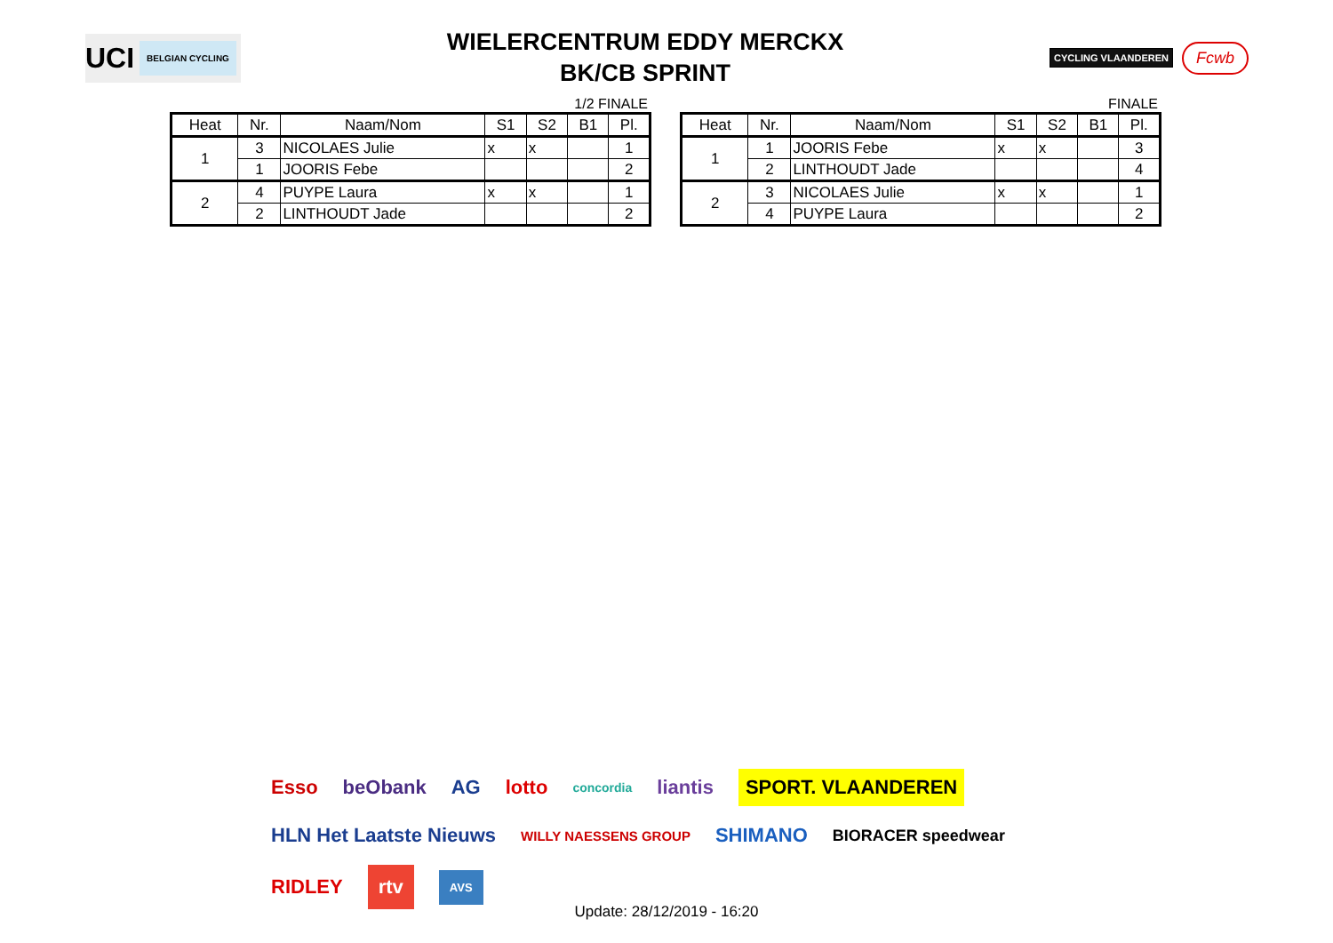UCI BELGIAN CYCLING
WIELERCENTRUM EDDY MERCKX
BK/CB SPRINT
CYCLING VLAANDEREN
Fcwb
1/2 FINALE
| Heat | Nr. | Naam/Nom | S1 | S2 | B1 | Pl. |
| --- | --- | --- | --- | --- | --- | --- |
| 1 | 3 | NICOLAES Julie | x | x | | 1 |
| | 1 | JOORIS Febe | | | | 2 |
| 2 | 4 | PUYPE Laura | x | x | | 1 |
| | 2 | LINTHOUDT Jade | | | | 2 |
FINALE
| Heat | Nr. | Naam/Nom | S1 | S2 | B1 | Pl. |
| --- | --- | --- | --- | --- | --- | --- |
| 1 | 1 | JOORIS Febe | x | x | | 3 |
| | 2 | LINTHOUDT Jade | | | | 4 |
| 2 | 3 | NICOLAES Julie | x | x | | 1 |
| | 4 | PUYPE Laura | | | | 2 |
Esso beObank AG lotto concordia liantis SPORT. VLAANDEREN HLN Het Laatste Nieuws WILLY NAESSENS GROUP SHIMANO BIORACER speedwear RIDLEY rtv AVS
Update: 28/12/2019 - 16:20